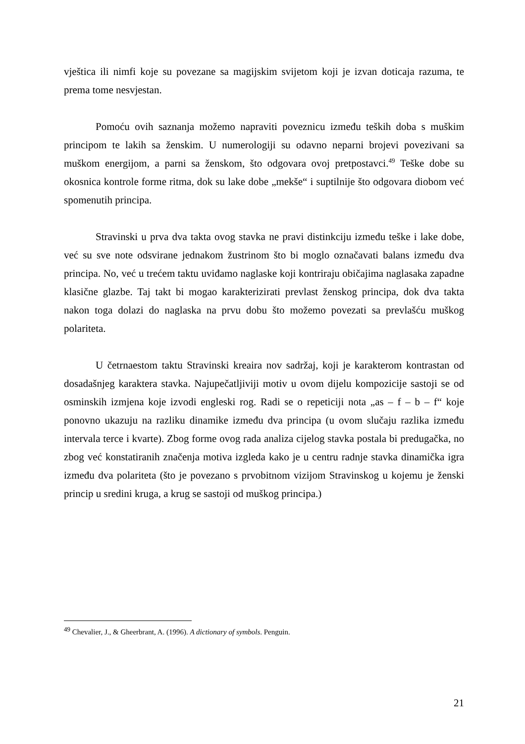vještica ili nimfi koje su povezane sa magijskim svijetom koji je izvan doticaja razuma, te prema tome nesvjestan.
Pomoću ovih saznanja možemo napraviti poveznicu između teških doba s muškim principom te lakih sa ženskim. U numerologiji su odavno neparni brojevi povezivani sa muškom energijom, a parni sa ženskom, što odgovara ovoj pretpostavci.<sup>49</sup> Teške dobe su okosnica kontrole forme ritma, dok su lake dobe „mekše“ i suptilnije što odgovara diobom već spomenutih principa.
Stravinski u prva dva takta ovog stavka ne pravi distinkciju između teške i lake dobe, već su sve note odsvirane jednakom žustrinom što bi moglo označavati balans između dva principa. No, već u trećem taktu uviđamo naglaske koji kontriraju običajima naglasaka zapadne klasične glazbe. Taj takt bi mogao karakterizirati prevlast ženskog principa, dok dva takta nakon toga dolazi do naglaska na prvu dobu što možemo povezati sa prevlašću muškog polariteta.
U četrnaestom taktu Stravinski kreaira nov sadržaj, koji je karakterom kontrastan od dosadašnjeg karaktera stavka. Najupečatljiviji motiv u ovom dijelu kompozicije sastoji se od osminskih izmjena koje izvodi engleski rog. Radi se o repeticiji nota „as – f – b – f“ koje ponovno ukazuju na razliku dinamike između dva principa (u ovom slučaju razlika između intervala terce i kvarte). Zbog forme ovog rada analiza cijelog stavka postala bi predugačka, no zbog već konstatiranih značenja motiva izgleda kako je u centru radnje stavka dinamička igra između dva polariteta (što je povezano s prvobitnom vizijom Stravinskog u kojemu je ženski princip u sredini kruga, a krug se sastoji od muškog principa.)
<sup>49</sup> Chevalier, J., & Gheerbrant, A. (1996). A dictionary of symbols. Penguin.
21